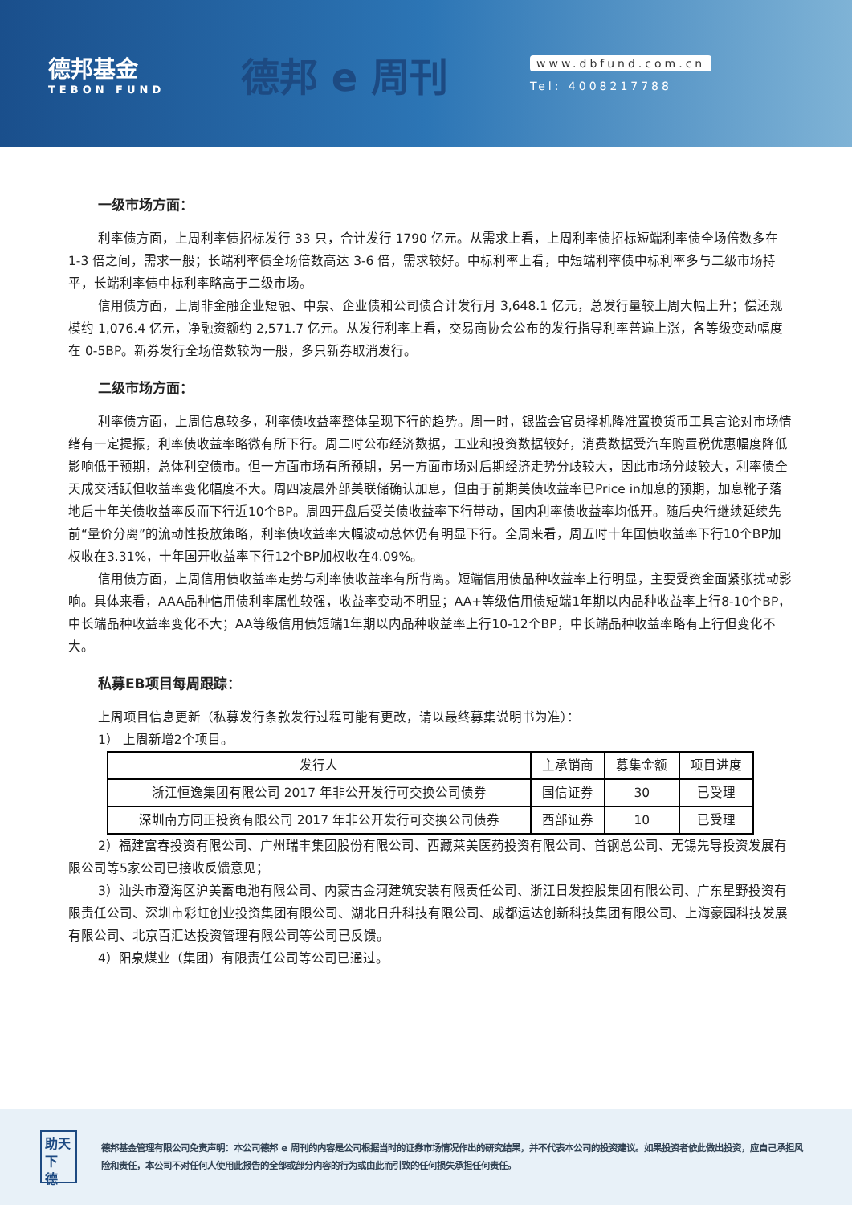德邦基金
TEBON FUND
德邦 e 周刊
www.dbfund.com.cn
Tel: 4008217788
一级市场方面：
利率债方面，上周利率债招标发行 33 只，合计发行 1790 亿元。从需求上看，上周利率债招标短端利率债全场倍数多在 1-3 倍之间，需求一般；长端利率债全场倍数高达 3-6 倍，需求较好。中标利率上看，中短端利率债中标利率多与二级市场持平，长端利率债中标利率略高于二级市场。
信用债方面，上周非金融企业短融、中票、企业债和公司债合计发行月 3,648.1 亿元，总发行量较上周大幅上升；偿还规模约 1,076.4 亿元，净融资额约 2,571.7 亿元。从发行利率上看，交易商协会公布的发行指导利率普遍上涨，各等级变动幅度在 0-5BP。新券发行全场倍数较为一般，多只新券取消发行。
二级市场方面：
利率债方面，上周信息较多，利率债收益率整体呈现下行的趋势。周一时，银监会官员择机降准置换货币工具言论对市场情绪有一定提振，利率债收益率略微有所下行。周二时公布经济数据，工业和投资数据较好，消费数据受汽车购置税优惠幅度降低影响低于预期，总体利空债市。但一方面市场有所预期，另一方面市场对后期经济走势分歧较大，因此市场分歧较大，利率债全天成交活跃但收益率变化幅度不大。周四凌晨外部美联储确认加息，但由于前期美债收益率已Price in加息的预期，加息靴子落地后十年美债收益率反而下行近10个BP。周四开盘后受美债收益率下行带动，国内利率债收益率均低开。随后央行继续延续先前“量价分离”的流动性投放策略，利率债收益率大幅波动总体仍有明显下行。全周来看，周五时十年国债收益率下行10个BP加权收在3.31%，十年国开收益率下行12个BP加权收在4.09%。
信用债方面，上周信用债收益率走势与利率债收益率有所背离。短端信用债品种收益率上行明显，主要受资金面紧张扰动影响。具体来看，AAA品种信用债利率属性较强，收益率变动不明显；AA+等级信用债短端1年期以内品种收益率上行8-10个BP，中长端品种收益率变化不大；AA等级信用债短端1年期以内品种收益率上行10-12个BP，中长端品种收益率略有上行但变化不大。
私募EB项目每周跟踪：
上周项目信息更新（私募发行条款发行过程可能有更改，请以最终募集说明书为准）：
1） 上周新增2个项目。
| 发行人 | 主承销商 | 募集金额 | 项目进度 |
| --- | --- | --- | --- |
| 浙江恒逸集团有限公司 2017 年非公开发行可交换公司债券 | 国信证券 | 30 | 已受理 |
| 深圳南方同正投资有限公司 2017 年非公开发行可交换公司债券 | 西部证券 | 10 | 已受理 |
2）福建富春投资有限公司、广州瑞丰集团股份有限公司、西藏莱美医药投资有限公司、首钢总公司、无锡先导投资发展有限公司等5家公司已接收反馈意见；
3）汕头市澄海区沪美蓄电池有限公司、内蒙古金河建筑安装有限责任公司、浙江日发控股集团有限公司、广东星野投资有限责任公司、深圳市彩虹创业投资集团有限公司、湖北日升科技有限公司、成都运达创新科技集团有限公司、上海豪园科技发展有限公司、北京百汇达投资管理有限公司等公司已反馈。
4）阳泉煤业（集团）有限责任公司等公司已通过。
助天下 德
德邦基金管理有限公司免责声明：本公司德邦 e 周刊的内容是公司根据当时的证券市场情况作出的研究结果，并不代表本公司的投资建议。如果投资者依此做出投资，应自己承担风险和责任，本公司不对任何人使用此报告的全部或部分内容的行为或由此而引致的任何损失承担任何责任。